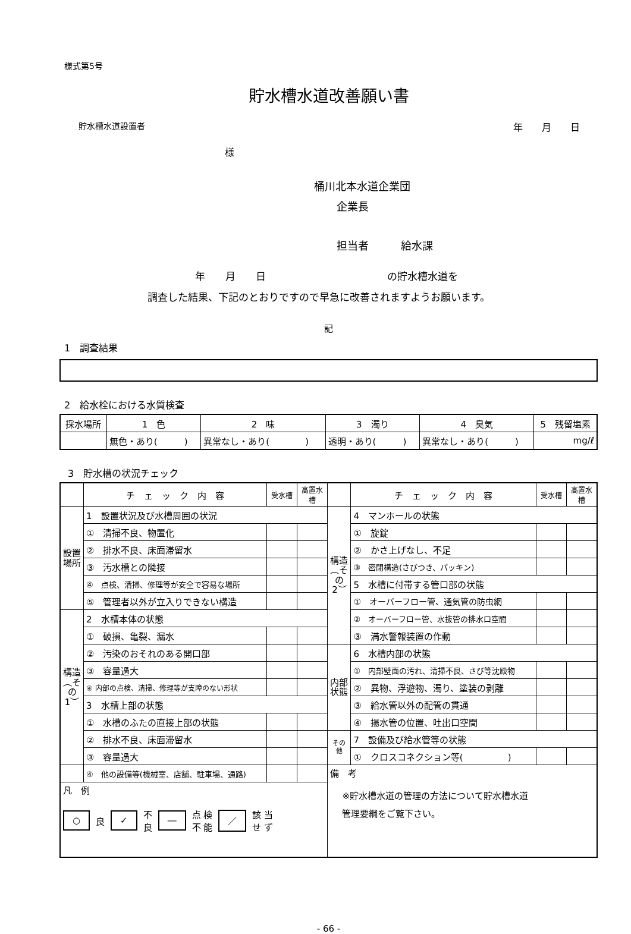様式第5号
貯水槽水道改善願い書
貯水槽水道設置者 年　　月　　日
様
桶川北本水道企業団
企業長
担当者　　　給水課
年　　月　　日　　　　　　　　　　　　の貯水槽水道を
調査した結果、下記のとおりですので早急に改善されますようお願います。
記
1　調査結果
2　給水栓における水質検査
| 採水場所 | 1 色 | 2 味 | 3 濁り | 4 臭気 | 5 残留塩素 |
| --- | --- | --- | --- | --- | --- |
| | 無色・あり( ) | 異常なし・あり( ) | 透明・あり( ) | 異常なし・あり( ) | mg/ℓ |
3　貯水槽の状況チェック
| | チ ェ ッ ク 内 容 | 受水槽 | 高置水槽 | | チ ェ ッ ク 内 容 | 受水槽 | 高置水槽 |
| 設置場所 | 1 設置状況及び水槽周囲の状況 | | | 構造︵その2︶ | 4 マンホールの状態 | | |
| | ① 清掃不良、物置化 | | | | ① 旋錠 | | |
| | ② 排水不良、床面滞留水 | | | | ② かさ上げなし、不足 | | |
| | ③ 汚水槽との隣接 | | | | ③ 密閉構造(さびつき、パッキン) | | |
| | ④ 点検、清掃、修理等が安全で容易な場所 | | | | 5 水槽に付帯する管口部の状態 | | |
| | ⑤ 管理者以外が立入りできない構造 | | | | ① オーバーフロー管、通気管の防虫網 | | |
| 構造︵その1︶ | 2 水槽本体の状態 | | | | ② オーバーフロー管、水抜管の排水口空間 | | |
| | ① 破損、亀裂、漏水 | | | | ③ 満水警報装置の作動 | | |
| | ② 汚染のおそれのある開口部 | | | 内部状態 | 6 水槽内部の状態 | | |
| | ③ 容量過大 | | | | ① 内部壁面の汚れ、清掃不良、さび等沈殿物 | | |
| | ④ 内部の点検、清掃、修理等が支障のない形状 | | | | ② 異物、浮遊物、濁り、塗装の剥離 | | |
| | 3 水槽上部の状態 | | | | ③ 給水管以外の配管の貫通 | | |
| | ① 水槽のふたの直接上部の状態 | | | | ④ 揚水管の位置、吐出口空間 | | |
| | ② 排水不良、床面滞留水 | | | その他 | 7 設備及び給水管等の状態 | | |
| | ③ 容量過大 | | | | ① クロスコネクション等( ) | | |
| | ④ 他の設備等(機械室、店舗、駐車場、通路) | | | 備 考 ※貯水槽水道の管理の方法について貯水槽水道 管理要綱をご覧下さい。 | | | |
| 凡 例 ○ 良 ✓ 不 良 ― 点 検 不 能 ／ 該 当 せ ず | | | | | | | |
- 66 -